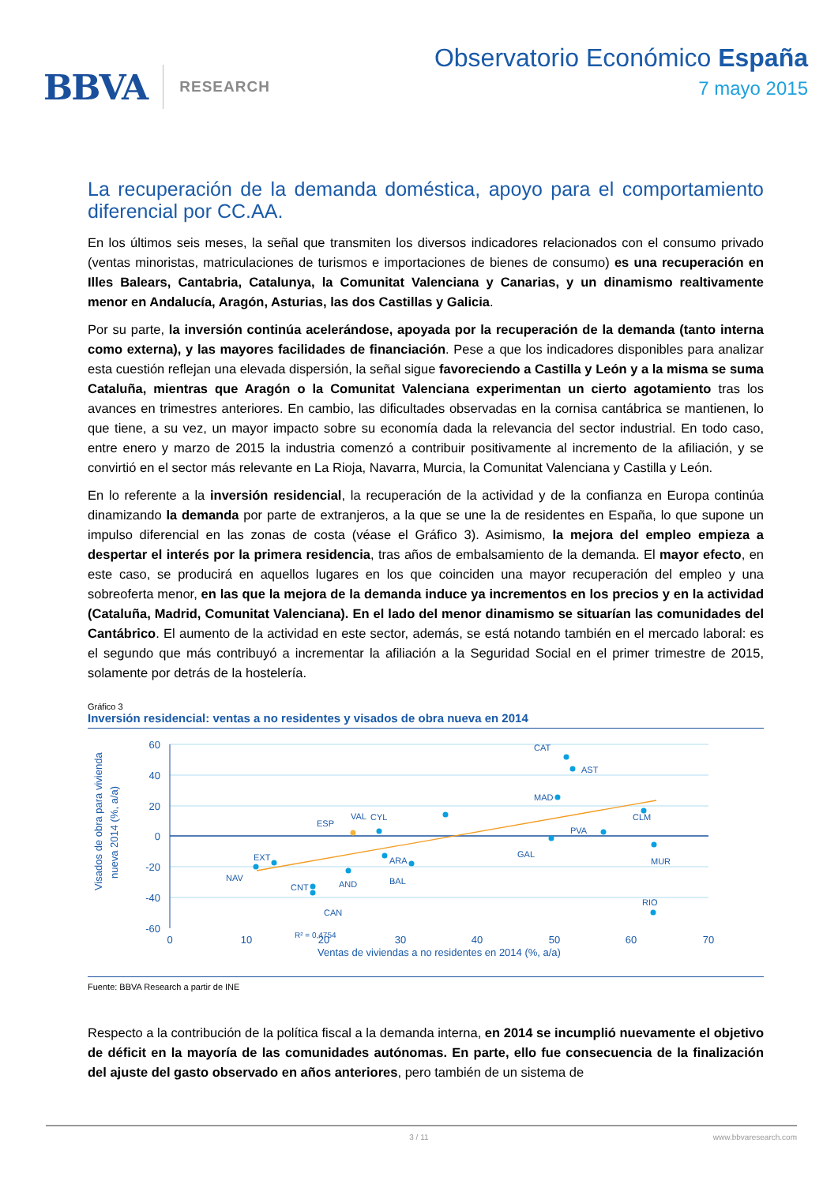BBVA RESEARCH
Observatorio Económico España
7 mayo 2015
La recuperación de la demanda doméstica, apoyo para el comportamiento diferencial por CC.AA.
En los últimos seis meses, la señal que transmiten los diversos indicadores relacionados con el consumo privado (ventas minoristas, matriculaciones de turismos e importaciones de bienes de consumo) es una recuperación en Illes Balears, Cantabria, Catalunya, la Comunitat Valenciana y Canarias, y un dinamismo realtivamente menor en Andalucía, Aragón, Asturias, las dos Castillas y Galicia.
Por su parte, la inversión continúa acelerándose, apoyada por la recuperación de la demanda (tanto interna como externa), y las mayores facilidades de financiación. Pese a que los indicadores disponibles para analizar esta cuestión reflejan una elevada dispersión, la señal sigue favoreciendo a Castilla y León y a la misma se suma Cataluña, mientras que Aragón o la Comunitat Valenciana experimentan un cierto agotamiento tras los avances en trimestres anteriores. En cambio, las dificultades observadas en la cornisa cantábrica se mantienen, lo que tiene, a su vez, un mayor impacto sobre su economía dada la relevancia del sector industrial. En todo caso, entre enero y marzo de 2015 la industria comenzó a contribuir positivamente al incremento de la afiliación, y se convirtió en el sector más relevante en La Rioja, Navarra, Murcia, la Comunitat Valenciana y Castilla y León.
En lo referente a la inversión residencial, la recuperación de la actividad y de la confianza en Europa continúa dinamizando la demanda por parte de extranjeros, a la que se une la de residentes en España, lo que supone un impulso diferencial en las zonas de costa (véase el Gráfico 3). Asimismo, la mejora del empleo empieza a despertar el interés por la primera residencia, tras años de embalsamiento de la demanda. El mayor efecto, en este caso, se producirá en aquellos lugares en los que coinciden una mayor recuperación del empleo y una sobreoferta menor, en las que la mejora de la demanda induce ya incrementos en los precios y en la actividad (Cataluña, Madrid, Comunitat Valenciana). En el lado del menor dinamismo se situarían las comunidades del Cantábrico. El aumento de la actividad en este sector, además, se está notando también en el mercado laboral: es el segundo que más contribuyó a incrementar la afiliación a la Seguridad Social en el primer trimestre de 2015, solamente por detrás de la hostelería.
Gráfico 3
Inversión residencial: ventas a no residentes y visados de obra nueva en 2014
Visados de obra para vivienda
nueva 2014 (%, a/a)
60
40
20
0
-20
-40
-60
0
10
20
30
40
50
60
70
Ventas de viviendas a no residentes en 2014 (%, a/a)
CAT
AST
MAD
CLM
CYL
ESP
VAL
PVA
GAL
MUR
ARA
BAL
EXT
NAV
CNT
AND
CAN
RIO
R² = 0,4754
Fuente: BBVA Research a partir de INE
Respecto a la contribución de la política fiscal a la demanda interna, en 2014 se incumplió nuevamente el objetivo de déficit en la mayoría de las comunidades autónomas. En parte, ello fue consecuencia de la finalización del ajuste del gasto observado en años anteriores, pero también de un sistema de
3 / 11 www.bbvaresearch.com